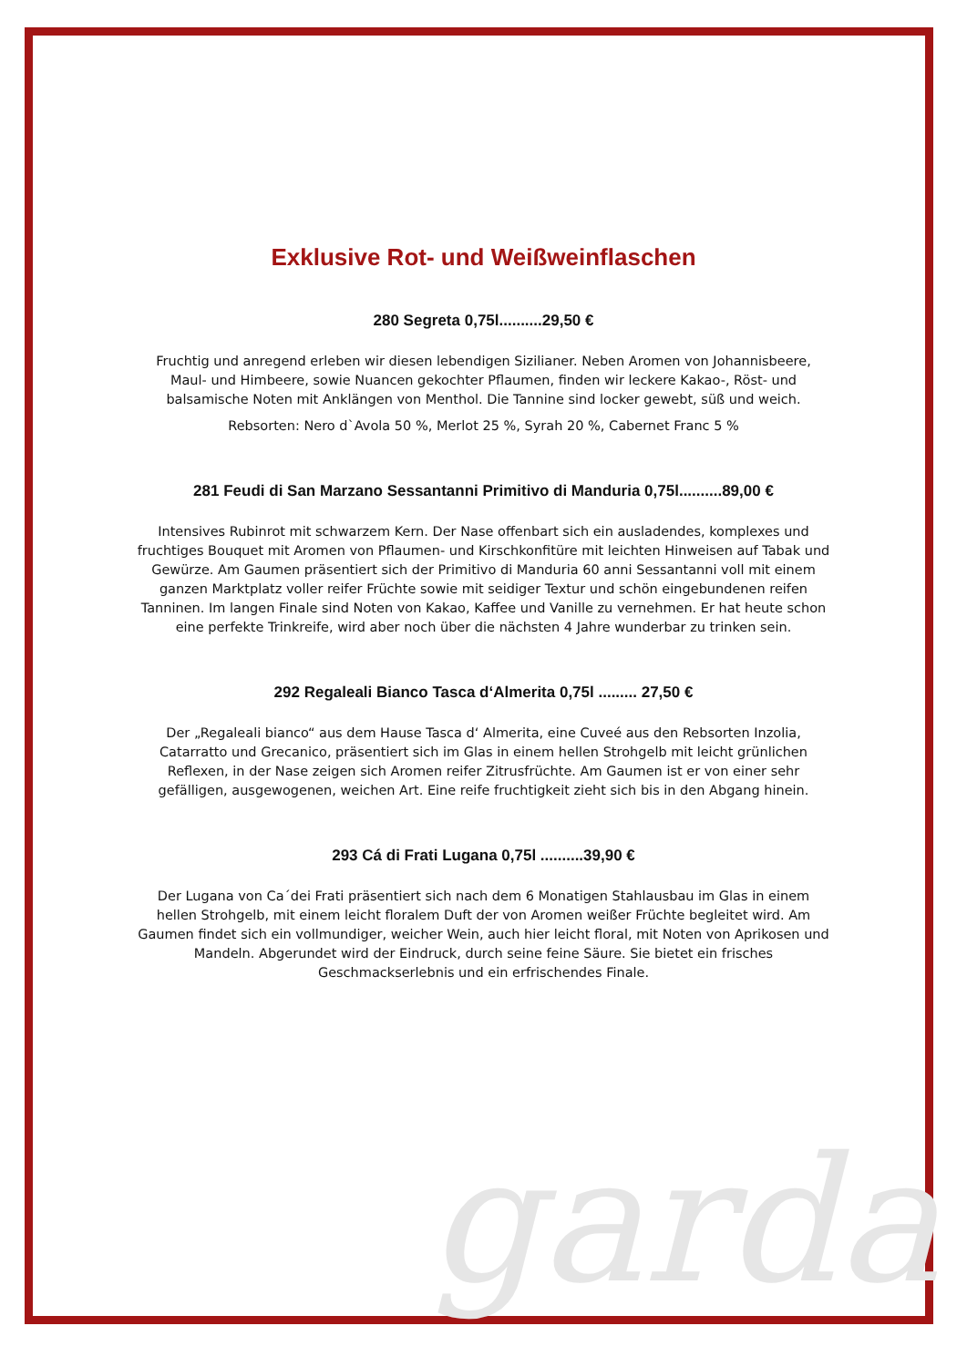garda
Exklusive Rot- und Weißweinflaschen
280 Segreta 0,75l..........29,50 €
Fruchtig und anregend erleben wir diesen lebendigen Sizilianer. Neben Aromen von Johannisbeere, Maul- und Himbeere, sowie Nuancen gekochter Pflaumen, finden wir leckere Kakao-, Röst- und balsamische Noten mit Anklängen von Menthol. Die Tannine sind locker gewebt, süß und weich.
Rebsorten: Nero d`Avola 50 %, Merlot 25 %, Syrah 20 %, Cabernet Franc 5 %
281 Feudi di San Marzano Sessantanni Primitivo di Manduria 0,75l..........89,00 €
Intensives Rubinrot mit schwarzem Kern. Der Nase offenbart sich ein ausladendes, komplexes und fruchtiges Bouquet mit Aromen von Pflaumen- und Kirschkonfitüre mit leichten Hinweisen auf Tabak und Gewürze. Am Gaumen präsentiert sich der Primitivo di Manduria 60 anni Sessantanni voll mit einem ganzen Marktplatz voller reifer Früchte sowie mit seidiger Textur und schön eingebundenen reifen Tanninen. Im langen Finale sind Noten von Kakao, Kaffee und Vanille zu vernehmen. Er hat heute schon eine perfekte Trinkreife, wird aber noch über die nächsten 4 Jahre wunderbar zu trinken sein.
292 Regaleali Bianco Tasca d‘Almerita 0,75l ......... 27,50 €
Der „Regaleali bianco“ aus dem Hause Tasca d‘ Almerita, eine Cuveé aus den Rebsorten Inzolia, Catarratto und Grecanico, präsentiert sich im Glas in einem hellen Strohgelb mit leicht grünlichen Reflexen, in der Nase zeigen sich Aromen reifer Zitrusfrüchte. Am Gaumen ist er von einer sehr gefälligen, ausgewogenen, weichen Art. Eine reife fruchtigkeit zieht sich bis in den Abgang hinein.
293 Cá di Frati Lugana 0,75l ..........39,90 €
Der Lugana von Ca´dei Frati präsentiert sich nach dem 6 Monatigen Stahlausbau im Glas in einem hellen Strohgelb, mit einem leicht floralem Duft der von Aromen weißer Früchte begleitet wird. Am Gaumen findet sich ein vollmundiger, weicher Wein, auch hier leicht floral, mit Noten von Aprikosen und Mandeln. Abgerundet wird der Eindruck, durch seine feine Säure. Sie bietet ein frisches Geschmackserlebnis und ein erfrischendes Finale.